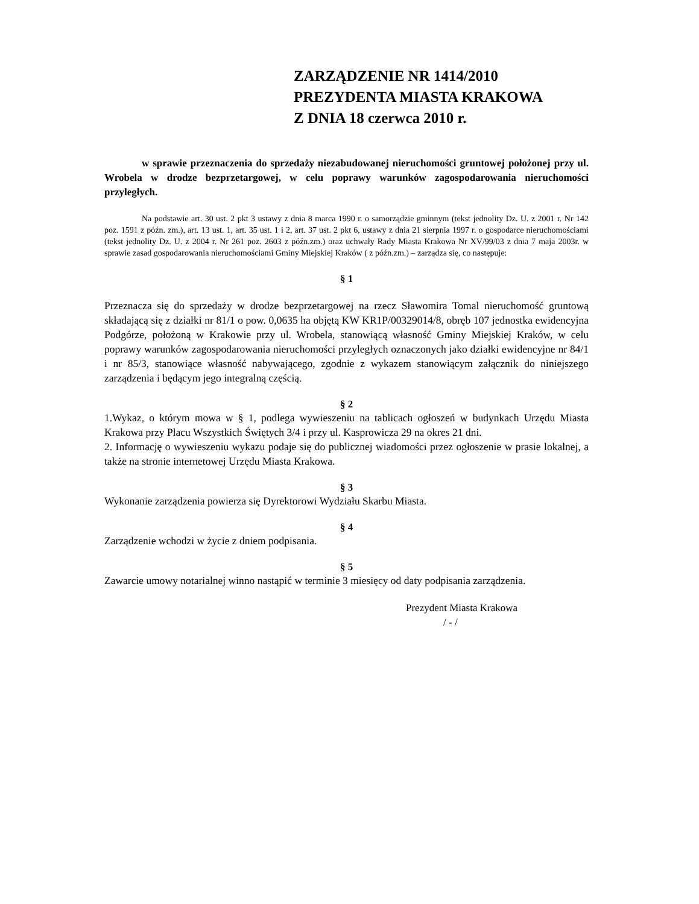ZARZĄDZENIE NR 1414/2010
PREZYDENTA MIASTA KRAKOWA
Z DNIA 18 czerwca 2010 r.
w sprawie przeznaczenia do sprzedaży niezabudowanej nieruchomości gruntowej położonej przy ul. Wrobela w drodze bezprzetargowej, w celu poprawy warunków zagospodarowania nieruchomości przyległych.
Na podstawie art. 30 ust. 2 pkt 3 ustawy z dnia 8 marca 1990 r. o samorządzie gminnym (tekst jednolity Dz. U. z 2001 r. Nr 142 poz. 1591 z późn. zm.), art. 13 ust. 1, art. 35 ust. 1 i 2, art. 37 ust. 2 pkt 6, ustawy z dnia 21 sierpnia 1997 r. o gospodarce nieruchomościami (tekst jednolity Dz. U. z 2004 r. Nr 261 poz. 2603 z późn.zm.) oraz uchwały Rady Miasta Krakowa Nr XV/99/03 z dnia 7 maja 2003r. w sprawie zasad gospodarowania nieruchomościami Gminy Miejskiej Kraków ( z późn.zm.) – zarządza się, co następuje:
§ 1
Przeznacza się do sprzedaży w drodze bezprzetargowej na rzecz Sławomira Tomal nieruchomość gruntową składającą się z działki nr 81/1 o pow. 0,0635 ha objętą KW KR1P/00329014/8, obręb 107 jednostka ewidencyjna Podgórze, położoną w Krakowie przy ul. Wrobela, stanowiącą własność Gminy Miejskiej Kraków, w celu poprawy warunków zagospodarowania nieruchomości przyległych oznaczonych jako działki ewidencyjne nr 84/1 i nr 85/3, stanowiące własność nabywającego, zgodnie z wykazem stanowiącym załącznik do niniejszego zarządzenia i będącym jego integralną częścią.
§ 2
1.Wykaz, o którym mowa w § 1, podlega wywieszeniu na tablicach ogłoszeń w budynkach Urzędu Miasta Krakowa przy Placu Wszystkich Świętych 3/4 i przy ul. Kasprowicza 29 na okres 21 dni.
2. Informację o wywieszeniu wykazu podaje się do publicznej wiadomości przez ogłoszenie w prasie lokalnej, a także na stronie internetowej Urzędu Miasta Krakowa.
§ 3
Wykonanie zarządzenia powierza się Dyrektorowi Wydziału Skarbu Miasta.
§ 4
Zarządzenie wchodzi w życie z dniem podpisania.
§ 5
Zawarcie umowy notarialnej winno nastąpić w terminie 3 miesięcy od daty podpisania zarządzenia.
Prezydent Miasta Krakowa
/ - /